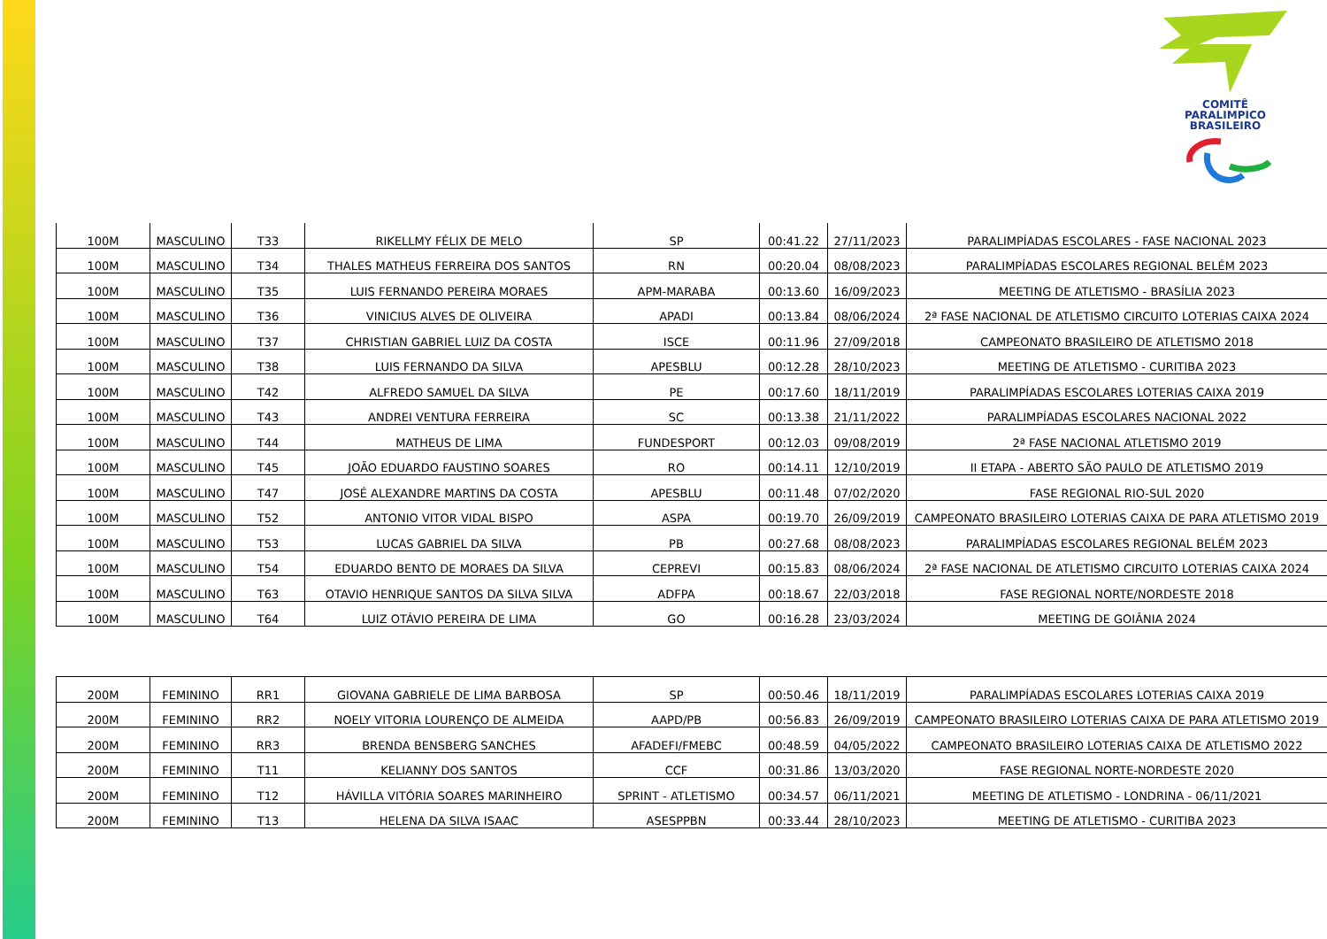COMITÊ
PARALIMPICO
BRASILEIRO
| 100M | MASCULINO | T33 | RIKELLMY FÉLIX DE MELO | SP | 00:41.22 | 27/11/2023 | PARALIMPÍADAS ESCOLARES - FASE NACIONAL 2023 |
| 100M | MASCULINO | T34 | THALES MATHEUS FERREIRA DOS SANTOS | RN | 00:20.04 | 08/08/2023 | PARALIMPÍADAS ESCOLARES REGIONAL BELÉM 2023 |
| 100M | MASCULINO | T35 | LUIS FERNANDO PEREIRA MORAES | APM-MARABA | 00:13.60 | 16/09/2023 | MEETING DE ATLETISMO - BRASÍLIA 2023 |
| 100M | MASCULINO | T36 | VINICIUS ALVES DE OLIVEIRA | APADI | 00:13.84 | 08/06/2024 | 2ª FASE NACIONAL DE ATLETISMO CIRCUITO LOTERIAS CAIXA 2024 |
| 100M | MASCULINO | T37 | CHRISTIAN GABRIEL LUIZ DA COSTA | ISCE | 00:11.96 | 27/09/2018 | CAMPEONATO BRASILEIRO DE ATLETISMO 2018 |
| 100M | MASCULINO | T38 | LUIS FERNANDO DA SILVA | APESBLU | 00:12.28 | 28/10/2023 | MEETING DE ATLETISMO - CURITIBA 2023 |
| 100M | MASCULINO | T42 | ALFREDO SAMUEL DA SILVA | PE | 00:17.60 | 18/11/2019 | PARALIMPÍADAS ESCOLARES LOTERIAS CAIXA 2019 |
| 100M | MASCULINO | T43 | ANDREI VENTURA FERREIRA | SC | 00:13.38 | 21/11/2022 | PARALIMPÍADAS ESCOLARES NACIONAL 2022 |
| 100M | MASCULINO | T44 | MATHEUS DE LIMA | FUNDESPORT | 00:12.03 | 09/08/2019 | 2ª FASE NACIONAL ATLETISMO 2019 |
| 100M | MASCULINO | T45 | JOÃO EDUARDO FAUSTINO SOARES | RO | 00:14.11 | 12/10/2019 | II ETAPA - ABERTO SÃO PAULO DE ATLETISMO 2019 |
| 100M | MASCULINO | T47 | JOSÉ ALEXANDRE MARTINS DA COSTA | APESBLU | 00:11.48 | 07/02/2020 | FASE REGIONAL RIO-SUL 2020 |
| 100M | MASCULINO | T52 | ANTONIO VITOR VIDAL BISPO | ASPA | 00:19.70 | 26/09/2019 | CAMPEONATO BRASILEIRO LOTERIAS CAIXA DE PARA ATLETISMO 2019 |
| 100M | MASCULINO | T53 | LUCAS GABRIEL DA SILVA | PB | 00:27.68 | 08/08/2023 | PARALIMPÍADAS ESCOLARES REGIONAL BELÉM 2023 |
| 100M | MASCULINO | T54 | EDUARDO BENTO DE MORAES DA SILVA | CEPREVI | 00:15.83 | 08/06/2024 | 2ª FASE NACIONAL DE ATLETISMO CIRCUITO LOTERIAS CAIXA 2024 |
| 100M | MASCULINO | T63 | OTAVIO HENRIQUE SANTOS DA SILVA SILVA | ADFPA | 00:18.67 | 22/03/2018 | FASE REGIONAL NORTE/NORDESTE 2018 |
| 100M | MASCULINO | T64 | LUIZ OTÁVIO PEREIRA DE LIMA | GO | 00:16.28 | 23/03/2024 | MEETING DE GOIÂNIA 2024 |
| 200M | FEMININO | RR1 | GIOVANA GABRIELE DE LIMA BARBOSA | SP | 00:50.46 | 18/11/2019 | PARALIMPÍADAS ESCOLARES LOTERIAS CAIXA 2019 |
| 200M | FEMININO | RR2 | NOELY VITORIA LOURENÇO DE ALMEIDA | AAPD/PB | 00:56.83 | 26/09/2019 | CAMPEONATO BRASILEIRO LOTERIAS CAIXA DE PARA ATLETISMO 2019 |
| 200M | FEMININO | RR3 | BRENDA BENSBERG SANCHES | AFADEFI/FMEBC | 00:48.59 | 04/05/2022 | CAMPEONATO BRASILEIRO LOTERIAS CAIXA DE ATLETISMO 2022 |
| 200M | FEMININO | T11 | KELIANNY DOS SANTOS | CCF | 00:31.86 | 13/03/2020 | FASE REGIONAL NORTE-NORDESTE 2020 |
| 200M | FEMININO | T12 | HÁVILLA VITÓRIA SOARES MARINHEIRO | SPRINT - ATLETISMO | 00:34.57 | 06/11/2021 | MEETING DE ATLETISMO - LONDRINA - 06/11/2021 |
| 200M | FEMININO | T13 | HELENA DA SILVA ISAAC | ASESPPBN | 00:33.44 | 28/10/2023 | MEETING DE ATLETISMO - CURITIBA 2023 |